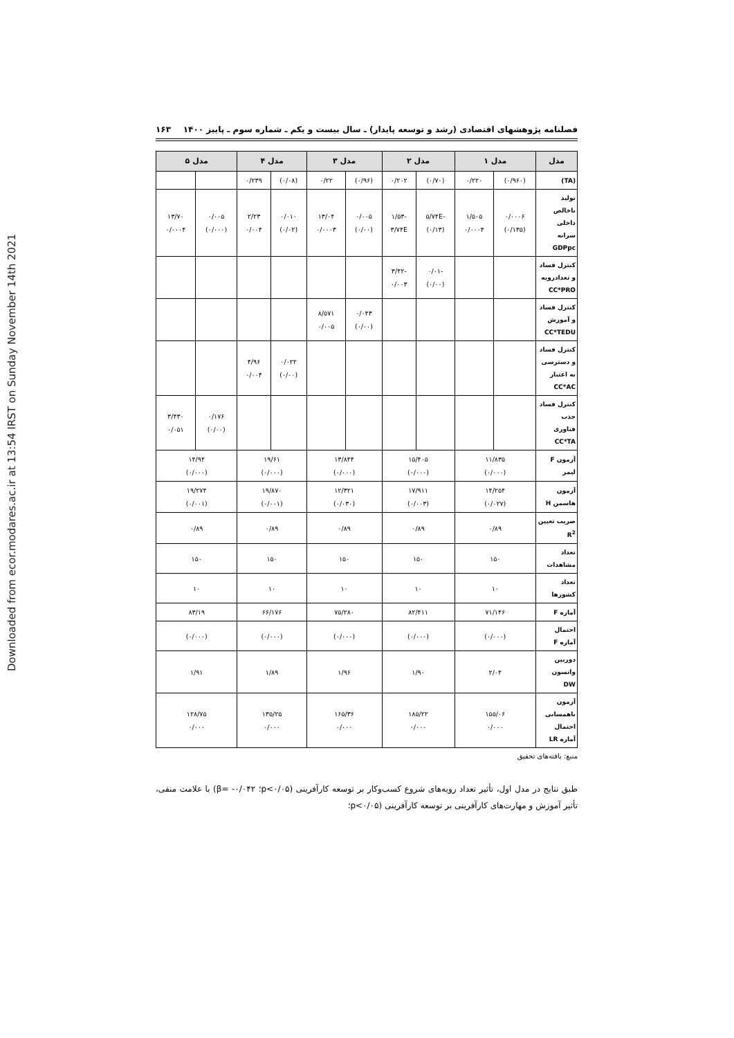Downloaded from ecor.modares.ac.ir at 13:54 IRST on Sunday November 14th 2021
فصلنامه پژوهشهای اقتصادی (رشد و توسعه پایدار) ـ سال بیست و یکم ـ شماره سوم ـ پاییز ۱۴۰۰ ۱۶۳
| مدل | مدل ۱ | | مدل ۲ | | مدل ۳ | | مدل ۴ | | مدل ۵ | |
| --- | --- | --- | --- | --- | --- | --- | --- | --- | --- | --- |
| (TA) | (۰/۹۶۰) | ۰/۲۲۰ | (۰/۷۰) | ۰/۲۰۲ | (۰/۹۶) | ۰/۲۲ | (۰/۰۸) | ۰/۲۳۹ | | |
| تولید ناخالص داخلی سرانه GDPpc | ۰/۰۰۰۶ (۰/۱۳۵) | ۱/۵۰۵ ۰/۰۰۰۴ | -۵/۷۴E (۰/۱۳) | -۱/۵۳ ۳/۷۴E | ۰/۰۰۵ (۰/۰۰) | ۱۳/۰۴ ۰/۰۰۰۳ | ۰/۰۱۰ (۰/۰۲) | ۲/۲۳ ۰/۰۰۴ | ۰/۰۰۵ (۰/۰۰۰) | ۱۳/۷۰ ۰/۰۰۰۴ |
| کنترل فساد و تعدادرویه CC*PRO | | | -۰/۰۱ (۰/۰۰) | -۳/۴۲ ۰/۰۰۳ | | | | | | |
| کنترل فساد و آموزش CC*TEDU | | | | | ۰/۰۴۳ (۰/۰۰) | ۸/۵۷۱ ۰/۰۰۵ | | | | |
| کنترل فساد و دسترسی به اعتبار CC*AC | | | | | | | ۰/۰۲۲ (۰/۰۰) | ۴/۹۶ ۰/۰۰۴ | | |
| کنترل فساد جذب فناوری CC*TA | | | | | | | | | ۰/۱۷۶ (۰/۰۰) | ۳/۴۳۰ ۰/۰۵۱ |
| آزمون F لیمر | ۱۱/۸۳۵ (۰/۰۰۰) | | ۱۵/۴۰۵ (۰/۰۰۰) | | ۱۳/۸۴۴ (۰/۰۰۰) | | ۱۹/۶۱ (۰/۰۰۰) | | ۱۴/۹۴ (۰/۰۰۰) | |
| آزمون هاسمن H | ۱۴/۲۵۴ (۰/۰۲۷) | | ۱۷/۹۱۱ (۰/۰۰۳) | | ۱۲/۳۲۱ (۰/۰۳۰) | | ۱۹/۸۷۰ (۰/۰۰۱) | | ۱۹/۲۷۴ (۰/۰۰۱) | |
| ضریب تعیین R<sup>2</sup> | ۰/۸۹ | | ۰/۸۹ | | ۰/۸۹ | | ۰/۸۹ | | ۰/۸۹ | |
| تعداد مشاهدات | ۱۵۰ | | ۱۵۰ | | ۱۵۰ | | ۱۵۰ | | ۱۵۰ | |
| تعداد کشورها | ۱۰ | | ۱۰ | | ۱۰ | | ۱۰ | | ۱۰ | |
| آماره F | ۷۱/۱۴۶ | | ۸۲/۴۱۱ | | ۷۵/۲۸۰ | | ۶۶/۱۷۶ | | ۸۳/۱۹ | |
| احتمال آماره F | (۰/۰۰۰) | | (۰/۰۰۰) | | (۰/۰۰۰) | | (۰/۰۰۰) | | (۰/۰۰۰) | |
| دوربین واتسون DW | ۲/۰۴ | | ۱/۹۰ | | ۱/۹۶ | | ۱/۸۹ | | ۱/۹۱ | |
| آزمون ناهمسانی احتمال آماره LR | ۱۵۵/۰۶ ۰/۰۰۰ | | ۱۸۵/۲۲ ۰/۰۰۰ | | ۱۶۵/۳۶ ۰/۰۰۰ | | ۱۳۵/۲۵ ۰/۰۰۰ | | ۱۲۸/۷۵ ۰/۰۰۰ | |
منبع: یافته‌های تحقیق
طبق نتایج در مدل اول، تأثیر تعداد رویه‌های شروع کسب‌وکار بر توسعه کارآفرینی (p<۰/۰۵؛ β= -۰/۰۴۲) با علامت منفی، تأثیر آموزش و مهارت‌های کارآفرینی بر توسعه کارآفرینی (p<۰/۰۵؛